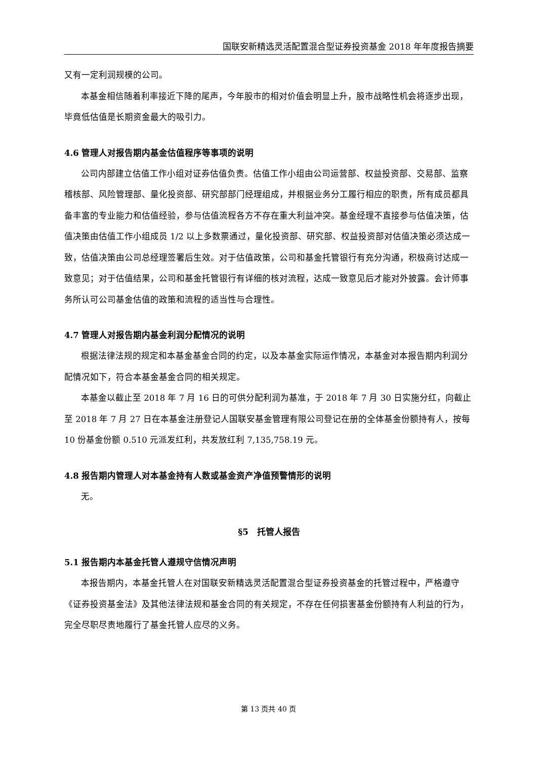国联安新精选灵活配置混合型证券投资基金 2018 年年度报告摘要
又有一定利润规模的公司。
本基金相信随着利率接近下降的尾声，今年股市的相对价值会明显上升，股市战略性机会将逐步出现，毕竟低估值是长期资金最大的吸引力。
4.6 管理人对报告期内基金估值程序等事项的说明
公司内部建立估值工作小组对证券估值负责。估值工作小组由公司运营部、权益投资部、交易部、监察稽核部、风险管理部、量化投资部、研究部部门经理组成，并根据业务分工履行相应的职责，所有成员都具备丰富的专业能力和估值经验，参与估值流程各方不存在重大利益冲突。基金经理不直接参与估值决策，估值决策由估值工作小组成员 1/2 以上多数票通过，量化投资部、研究部、权益投资部对估值决策必须达成一致，估值决策由公司总经理签署后生效。对于估值政策，公司和基金托管银行有充分沟通，积极商讨达成一致意见；对于估值结果，公司和基金托管银行有详细的核对流程，达成一致意见后才能对外披露。会计师事务所认可公司基金估值的政策和流程的适当性与合理性。
4.7 管理人对报告期内基金利润分配情况的说明
根据法律法规的规定和本基金基金合同的约定，以及本基金实际运作情况，本基金对本报告期内利润分配情况如下，符合本基金基金合同的相关规定。
本基金以截止至 2018 年 7 月 16 日的可供分配利润为基准，于 2018 年 7 月 30 日实施分红，向截止至 2018 年 7 月 27 日在本基金注册登记人国联安基金管理有限公司登记在册的全体基金份额持有人，按每 10 份基金份额 0.510 元派发红利，共发放红利 7,135,758.19 元。
4.8 报告期内管理人对本基金持有人数或基金资产净值预警情形的说明
无。
§5　托管人报告
5.1 报告期内本基金托管人遵规守信情况声明
本报告期内，本基金托管人在对国联安新精选灵活配置混合型证券投资基金的托管过程中，严格遵守《证券投资基金法》及其他法律法规和基金合同的有关规定，不存在任何损害基金份额持有人利益的行为，完全尽职尽责地履行了基金托管人应尽的义务。
第 13 页共 40 页